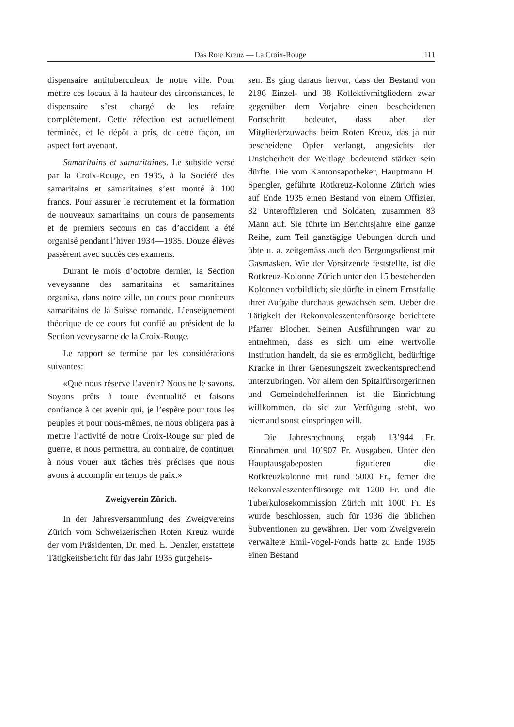Das Rote Kreuz — La Croix-Rouge 111
dispensaire antituberculeux de notre ville. Pour mettre ces locaux à la hauteur des circonstances, le dispensaire s’est chargé de les refaire complètement. Cette réfection est actuellement terminée, et le dépôt a pris, de cette façon, un aspect fort avenant.
Samaritains et samaritaines. Le subside versé par la Croix-Rouge, en 1935, à la Société des samaritains et samaritaines s’est monté à 100 francs. Pour assurer le recrutement et la formation de nouveaux samaritains, un cours de pansements et de premiers secours en cas d’accident a été organisé pendant l’hiver 1934—1935. Douze élèves passèrent avec succès ces examens.
Durant le mois d’octobre dernier, la Section veveysanne des samaritains et samaritaines organisa, dans notre ville, un cours pour moniteurs samaritains de la Suisse romande. L’enseignement théorique de ce cours fut confié au président de la Section veveysanne de la Croix-Rouge.
Le rapport se termine par les considérations suivantes:
«Que nous réserve l’avenir? Nous ne le savons. Soyons prêts à toute éventualité et faisons confiance à cet avenir qui, je l’espère pour tous les peuples et pour nous-mêmes, ne nous obligera pas à mettre l’activité de notre Croix-Rouge sur pied de guerre, et nous permettra, au contraire, de continuer à nous vouer aux tâches très précises que nous avons à accomplir en temps de paix.»
Zweigverein Zürich.
In der Jahresversammlung des Zweigvereins Zürich vom Schweizerischen Roten Kreuz wurde der vom Präsidenten, Dr. med. E. Denzler, erstattete Tätigkeitsbericht für das Jahr 1935 gutgeheis-
sen. Es ging daraus hervor, dass der Bestand von 2186 Einzel- und 38 Kollektivmitgliedern zwar gegenüber dem Vorjahre einen bescheidenen Fortschritt bedeutet, dass aber der Mitgliederzuwachs beim Roten Kreuz, das ja nur bescheidene Opfer verlangt, angesichts der Unsicherheit der Weltlage bedeutend stärker sein dürfte. Die vom Kantonsapotheker, Hauptmann H. Spengler, geführte Rotkreuz-Kolonne Zürich wies auf Ende 1935 einen Bestand von einem Offizier, 82 Unteroffizieren und Soldaten, zusammen 83 Mann auf. Sie führte im Berichtsjahre eine ganze Reihe, zum Teil ganztägige Uebungen durch und übte u. a. zeitgemäss auch den Bergungsdienst mit Gasmasken. Wie der Vorsitzende feststellte, ist die Rotkreuz-Kolonne Zürich unter den 15 bestehenden Kolonnen vorbildlich; sie dürfte in einem Ernstfalle ihrer Aufgabe durchaus gewachsen sein. Ueber die Tätigkeit der Rekonvaleszentenfürsorge berichtete Pfarrer Blocher. Seinen Ausführungen war zu entnehmen, dass es sich um eine wertvolle Institution handelt, da sie es ermöglicht, bedürftige Kranke in ihrer Genesungszeit zweckentsprechend unterzubringen. Vor allem den Spitalfürsorgerinnen und Gemeindehelferinnen ist die Einrichtung willkommen, da sie zur Verfügung steht, wo niemand sonst einspringen will.
Die Jahresrechnung ergab 13’944 Fr. Einnahmen und 10’907 Fr. Ausgaben. Unter den Hauptausgabeposten figurieren die Rotkreuzkolonne mit rund 5000 Fr., ferner die Rekonvaleszentenfürsorge mit 1200 Fr. und die Tuberkulosekommission Zürich mit 1000 Fr. Es wurde beschlossen, auch für 1936 die üblichen Subventionen zu gewähren. Der vom Zweigverein verwaltete Emil-Vogel-Fonds hatte zu Ende 1935 einen Bestand